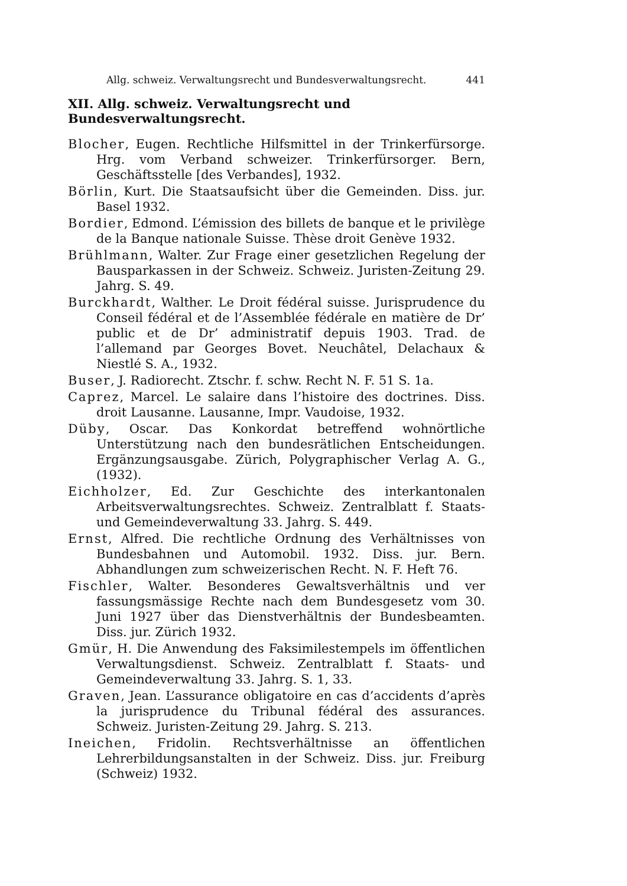Allg. schweiz. Verwaltungsrecht und Bundesverwaltungsrecht. 441
XII. Allg. schweiz. Verwaltungsrecht und Bundesverwaltungsrecht.
Blocher, Eugen. Rechtliche Hilfsmittel in der Trinkerfürsorge. Hrg. vom Verband schweizer. Trinkerfürsorger. Bern, Geschäftsstelle [des Verbandes], 1932.
Börlin, Kurt. Die Staatsaufsicht über die Gemeinden. Diss. jur. Basel 1932.
Bordier, Edmond. L’émission des billets de banque et le privilège de la Banque nationale Suisse. Thèse droit Genève 1932.
Brühlmann, Walter. Zur Frage einer gesetzlichen Regelung der Bausparkassen in der Schweiz. Schweiz. Juristen-Zeitung 29. Jahrg. S. 49.
Burckhardt, Walther. Le Droit fédéral suisse. Jurisprudence du Conseil fédéral et de l’Assemblée fédérale en matière de Dr’ public et de Dr’ administratif depuis 1903. Trad. de l’allemand par Georges Bovet. Neuchâtel, Delachaux & Niestlé S. A., 1932.
Buser, J. Radiorecht. Ztschr. f. schw. Recht N. F. 51 S. 1a.
Caprez, Marcel. Le salaire dans l’histoire des doctrines. Diss. droit Lausanne. Lausanne, Impr. Vaudoise, 1932.
Düby, Oscar. Das Konkordat betreffend wohnörtliche Unterstützung nach den bundesrätlichen Entscheidungen. Ergänzungsausgabe. Zürich, Polygraphischer Verlag A. G., (1932).
Eichholzer, Ed. Zur Geschichte des interkantonalen Arbeitsverwaltungsrechtes. Schweiz. Zentralblatt f. Staats- und Gemeindeverwaltung 33. Jahrg. S. 449.
Ernst, Alfred. Die rechtliche Ordnung des Verhältnisses von Bundesbahnen und Automobil. 1932. Diss. jur. Bern. Abhandlungen zum schweizerischen Recht. N. F. Heft 76.
Fischler, Walter. Besonderes Gewaltsverhältnis und ver fassungsmässige Rechte nach dem Bundesgesetz vom 30. Juni 1927 über das Dienstverhältnis der Bundesbeamten. Diss. jur. Zürich 1932.
Gmür, H. Die Anwendung des Faksimilestempels im öffentlichen Verwaltungsdienst. Schweiz. Zentralblatt f. Staats- und Gemeindeverwaltung 33. Jahrg. S. 1, 33.
Graven, Jean. L’assurance obligatoire en cas d’accidents d’après la jurisprudence du Tribunal fédéral des assurances. Schweiz. Juristen-Zeitung 29. Jahrg. S. 213.
Ineichen, Fridolin. Rechtsverhältnisse an öffentlichen Lehrerbildungsanstalten in der Schweiz. Diss. jur. Freiburg (Schweiz) 1932.